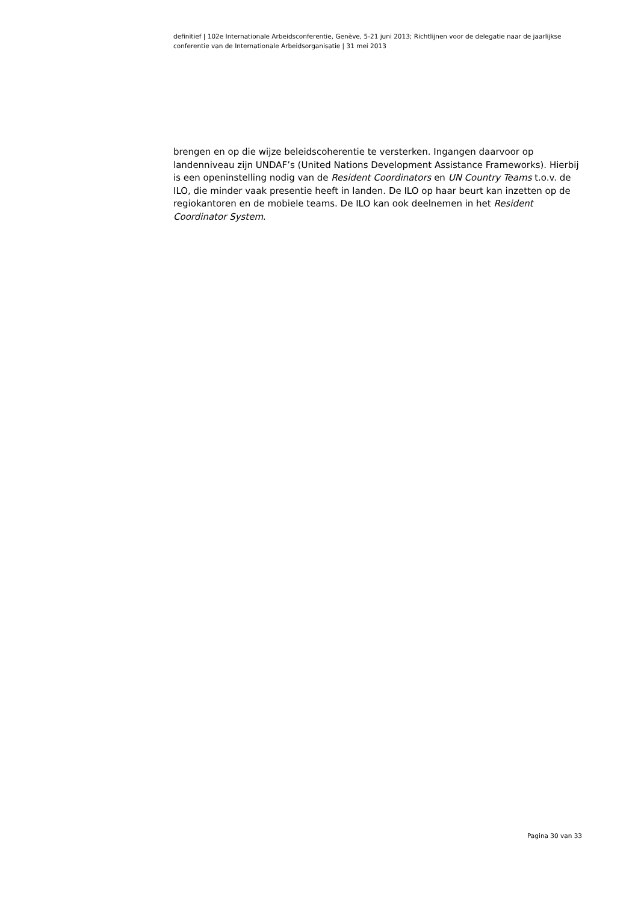definitief | 102e Internationale Arbeidsconferentie, Genève, 5-21 juni 2013; Richtlijnen voor de delegatie naar de jaarlijkse conferentie van de Internationale Arbeidsorganisatie | 31 mei 2013
brengen en op die wijze beleidscoherentie te versterken. Ingangen daarvoor op landenniveau zijn UNDAF’s (United Nations Development Assistance Frameworks). Hierbij is een openinstelling nodig van de Resident Coordinators en UN Country Teams t.o.v. de ILO, die minder vaak presentie heeft in landen. De ILO op haar beurt kan inzetten op de regiokantoren en de mobiele teams. De ILO kan ook deelnemen in het Resident Coordinator System.
Pagina 30 van 33